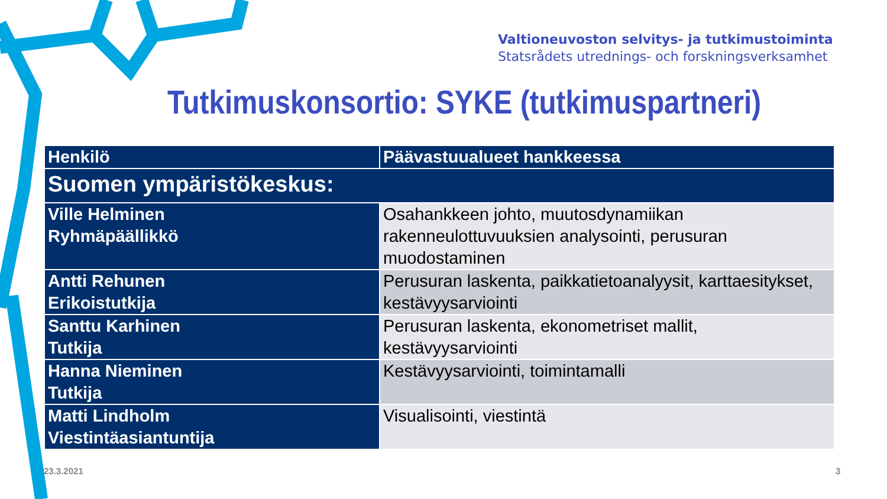Valtioneuvoston selvitys- ja tutkimustoiminta
Statsrådets utrednings- och forskningsverksamhet
Tutkimuskonsortio: SYKE (tutkimuspartneri)
| Henkilö | Päävastuualueet hankkeessa |
| --- | --- |
| Suomen ympäristökeskus: | |
| Ville Helminen Ryhmäpäällikkö | Osahankkeen johto, muutosdynamiikan rakenneulottuvuuksien analysointi, perusuran muodostaminen |
| Antti Rehunen Erikoistutkija | Perusuran laskenta, paikkatietoanalyysit, karttaesitykset, kestävyysarviointi |
| Santtu Karhinen Tutkija | Perusuran laskenta, ekonometriset mallit, kestävyysarviointi |
| Hanna Nieminen Tutkija | Kestävyysarviointi, toimintamalli |
| Matti Lindholm Viestintäasiantuntija | Visualisointi, viestintä |
23.3.2021 3